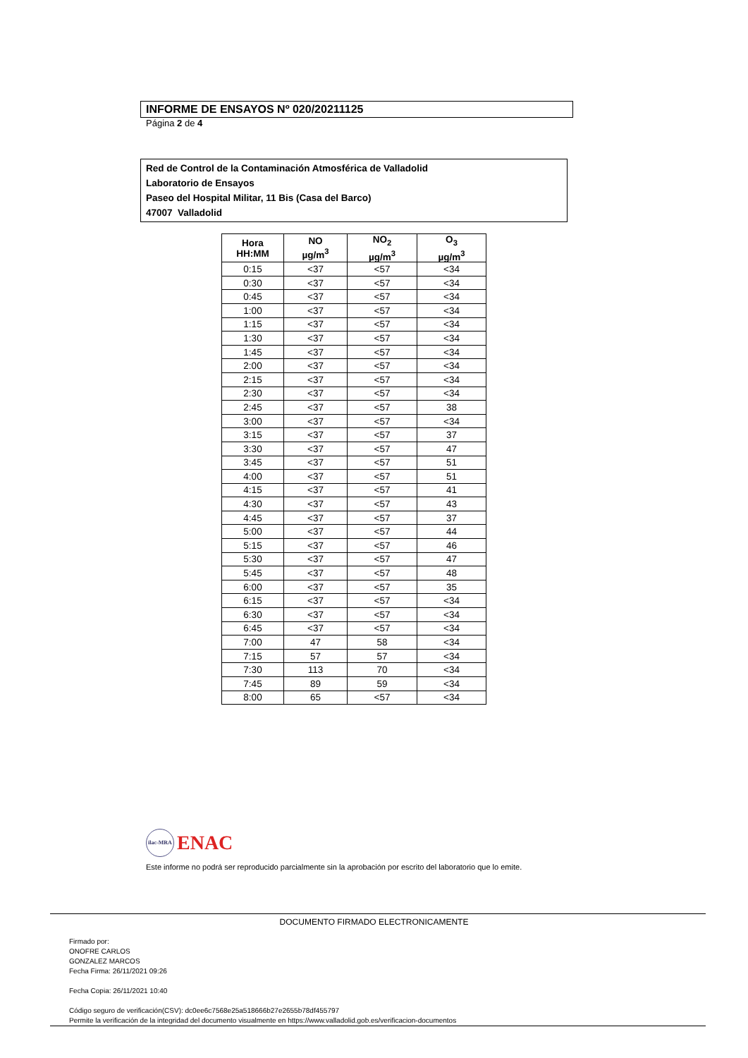INFORME DE ENSAYOS Nº 020/20211125
Página 2 de 4
Red de Control de la Contaminación Atmosférica de Valladolid
Laboratorio de Ensayos
Paseo del Hospital Militar, 11 Bis (Casa del Barco)
47007 Valladolid
| Hora HH:MM | NO µg/m<sup>3</sup> | NO<sub>2</sub> µg/m<sup>3</sup> | O<sub>3</sub> µg/m<sup>3</sup> |
| --- | --- | --- | --- |
| 0:15 | <37 | <57 | <34 |
| 0:30 | <37 | <57 | <34 |
| 0:45 | <37 | <57 | <34 |
| 1:00 | <37 | <57 | <34 |
| 1:15 | <37 | <57 | <34 |
| 1:30 | <37 | <57 | <34 |
| 1:45 | <37 | <57 | <34 |
| 2:00 | <37 | <57 | <34 |
| 2:15 | <37 | <57 | <34 |
| 2:30 | <37 | <57 | <34 |
| 2:45 | <37 | <57 | 38 |
| 3:00 | <37 | <57 | <34 |
| 3:15 | <37 | <57 | 37 |
| 3:30 | <37 | <57 | 47 |
| 3:45 | <37 | <57 | 51 |
| 4:00 | <37 | <57 | 51 |
| 4:15 | <37 | <57 | 41 |
| 4:30 | <37 | <57 | 43 |
| 4:45 | <37 | <57 | 37 |
| 5:00 | <37 | <57 | 44 |
| 5:15 | <37 | <57 | 46 |
| 5:30 | <37 | <57 | 47 |
| 5:45 | <37 | <57 | 48 |
| 6:00 | <37 | <57 | 35 |
| 6:15 | <37 | <57 | <34 |
| 6:30 | <37 | <57 | <34 |
| 6:45 | <37 | <57 | <34 |
| 7:00 | 47 | 58 | <34 |
| 7:15 | 57 | 57 | <34 |
| 7:30 | 113 | 70 | <34 |
| 7:45 | 89 | 59 | <34 |
| 8:00 | 65 | <57 | <34 |
ilac-MRA ENAC
Este informe no podrá ser reproducido parcialmente sin la aprobación por escrito del laboratorio que lo emite.
DOCUMENTO FIRMADO ELECTRONICAMENTE
Firmado por:
ONOFRE CARLOS
GONZALEZ MARCOS
Fecha Firma: 26/11/2021 09:26
Fecha Copia: 26/11/2021 10:40
Código seguro de verificación(CSV): dc0ee6c7568e25a518666b27e2655b78df455797
Permite la verificación de la integridad del documento visualmente en https://www.valladolid.gob.es/verificacion-documentos